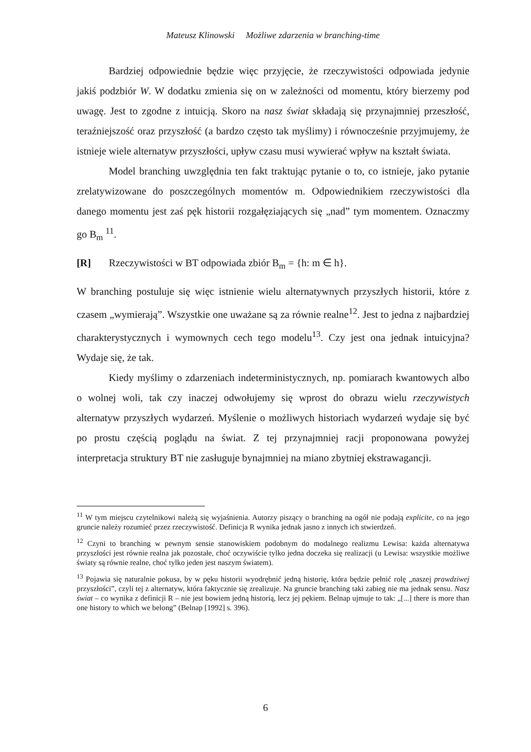Mateusz Klinowski Możliwe zdarzenia w branching-time
Bardziej odpowiednie będzie więc przyjęcie, że rzeczywistości odpowiada jedynie jakiś podzbiór W. W dodatku zmienia się on w zależności od momentu, który bierzemy pod uwagę. Jest to zgodne z intuicją. Skoro na nasz świat składają się przynajmniej przeszłość, teraźniejszość oraz przyszłość (a bardzo często tak myślimy) i równocześnie przyjmujemy, że istnieje wiele alternatyw przyszłości, upływ czasu musi wywierać wpływ na kształt świata.
Model branching uwzględnia ten fakt traktując pytanie o to, co istnieje, jako pytanie zrelatywizowane do poszczególnych momentów m. Odpowiednikiem rzeczywistości dla danego momentu jest zaś pęk historii rozgałęziających się „nad” tym momentem. Oznaczmy go B<sub>m</sub> <sup>11</sup>.
[R] Rzeczywistości w BT odpowiada zbiór B<sub>m</sub> = {h: m ∈ h}.
W branching postuluje się więc istnienie wielu alternatywnych przyszłych historii, które z czasem „wymierają”. Wszystkie one uważane są za równie realne<sup>12</sup>. Jest to jedna z najbardziej charakterystycznych i wymownych cech tego modelu<sup>13</sup>. Czy jest ona jednak intuicyjna? Wydaje się, że tak.
Kiedy myślimy o zdarzeniach indeterministycznych, np. pomiarach kwantowych albo o wolnej woli, tak czy inaczej odwołujemy się wprost do obrazu wielu rzeczywistych alternatyw przyszłych wydarzeń. Myślenie o możliwych historiach wydarzeń wydaje się być po prostu częścią poglądu na świat. Z tej przynajmniej racji proponowana powyżej interpretacja struktury BT nie zasługuje bynajmniej na miano zbytniej ekstrawagancji.
<sup>11</sup> W tym miejscu czytelnikowi należą się wyjaśnienia. Autorzy piszący o branching na ogół nie podają explicite, co na jego gruncie należy rozumieć przez rzeczywistość. Definicja R wynika jednak jasno z innych ich stwierdzeń.
<sup>12</sup> Czyni to branching w pewnym sensie stanowiskiem podobnym do modalnego realizmu Lewisa: każda alternatywa przyszłości jest równie realna jak pozostałe, choć oczywiście tylko jedna doczeka się realizacji (u Lewisa: wszystkie możliwe światy są równie realne, choć tylko jeden jest naszym światem).
<sup>13</sup> Pojawia się naturalnie pokusa, by w pęku historii wyodrębnić jedną historię, która będzie pełnić rolę „naszej prawdziwej przyszłości”, czyli tej z alternatyw, która faktycznie się zrealizuje. Na gruncie branching taki zabieg nie ma jednak sensu. Nasz świat – co wynika z definicji R – nie jest bowiem jedną historią, lecz jej pękiem. Belnap ujmuje to tak: „[...] there is more than one history to which we belong” (Belnap [1992] s. 396).
6